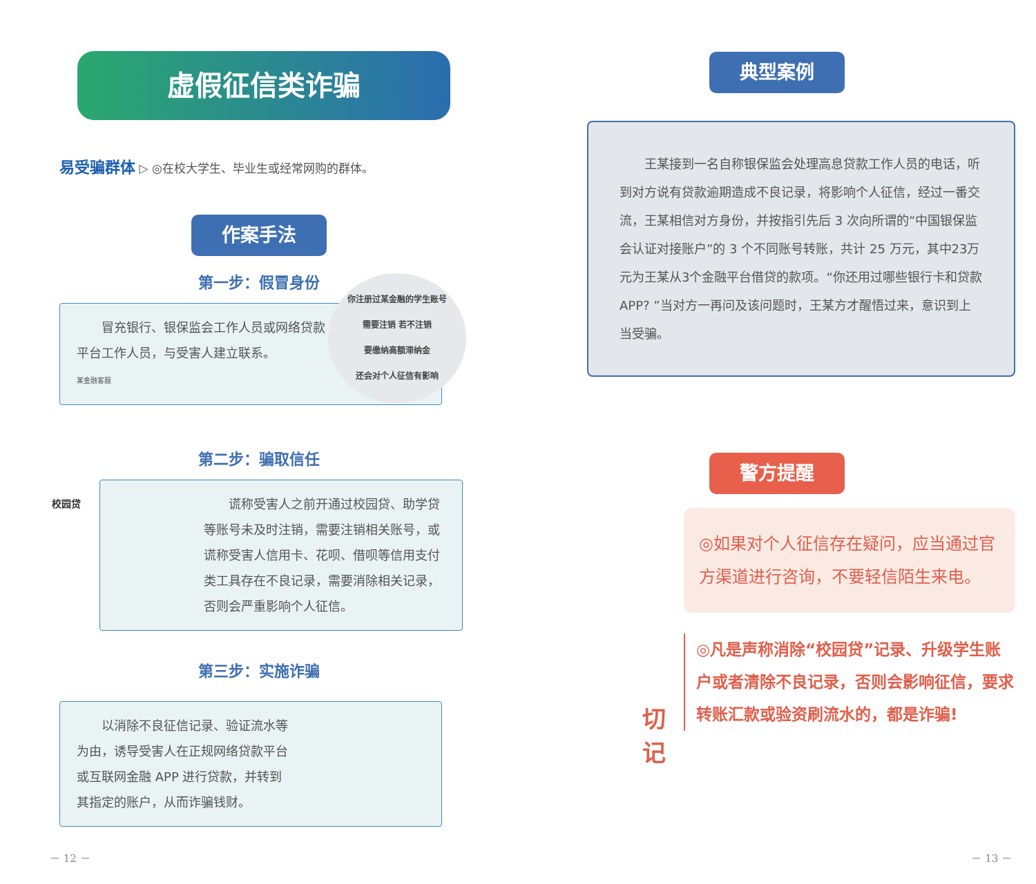虚假征信类诈骗
易受骗群体 ▷ ◎在校大学生、毕业生或经常网购的群体。
作案手法
第一步：假冒身份
你注册过某金融的学生账号
需要注销 若不注销
要缴纳高额滞纳金
还会对个人征信有影响
　　冒充银行、银保监会工作人员或网络贷款平台工作人员，与受害人建立联系。
某金融客服
第二步：骗取信任
校园贷
　　谎称受害人之前开通过校园贷、助学贷等账号未及时注销，需要注销相关账号，或谎称受害人信用卡、花呗、借呗等信用支付类工具存在不良记录，需要消除相关记录，否则会严重影响个人征信。
第三步：实施诈骗
　　以消除不良征信记录、验证流水等为由，诱导受害人在正规网络贷款平台或互联网金融 APP 进行贷款，并转到其指定的账户，从而诈骗钱财。
－ 12 －
典型案例
　　王某接到一名自称银保监会处理高息贷款工作人员的电话，听到对方说有贷款逾期造成不良记录，将影响个人征信，经过一番交流，王某相信对方身份，并按指引先后 3 次向所谓的“中国银保监会认证对接账户”的 3 个不同账号转账，共计 25 万元，其中23万元为王某从3个金融平台借贷的款项。“你还用过哪些银行卡和贷款 APP? ”当对方一再问及该问题时，王某方才醒悟过来，意识到上当受骗。
警方提醒
◎如果对个人征信存在疑问，应当通过官方渠道进行咨询，不要轻信陌生来电。
切记
◎凡是声称消除“校园贷”记录、升级学生账户或者清除不良记录，否则会影响征信，要求转账汇款或验资刷流水的，都是诈骗!
－ 13 －